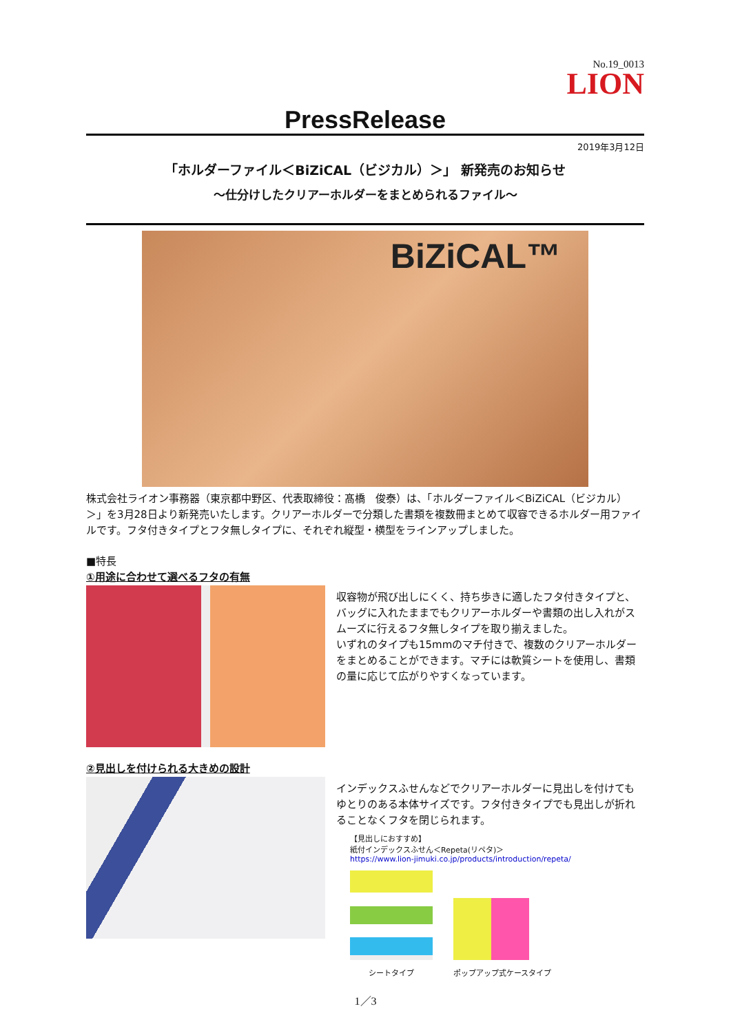No.19_0013
LION
PressRelease
2019年3月12日
「ホルダーファイル＜BiZiCAL（ビジカル）＞」 新発売のお知らせ
～仕分けしたクリアーホルダーをまとめられるファイル～
BiZiCAL™
株式会社ライオン事務器（東京都中野区、代表取締役：髙橋　俊泰）は、「ホルダーファイル＜BiZiCAL（ビジカル）＞」を3月28日より新発売いたします。クリアーホルダーで分類した書類を複数冊まとめて収容できるホルダー用ファイルです。フタ付きタイプとフタ無しタイプに、それぞれ縦型・横型をラインアップしました。
■特長
①用途に合わせて選べるフタの有無
収容物が飛び出しにくく、持ち歩きに適したフタ付きタイプと、バッグに入れたままでもクリアーホルダーや書類の出し入れがスムーズに行えるフタ無しタイプを取り揃えました。
いずれのタイプも15mmのマチ付きで、複数のクリアーホルダーをまとめることができます。マチには軟質シートを使用し、書類の量に応じて広がりやすくなっています。
②見出しを付けられる大きめの設計
インデックスふせんなどでクリアーホルダーに見出しを付けてもゆとりのある本体サイズです。フタ付きタイプでも見出しが折れることなくフタを閉じられます。
【見出しにおすすめ】
紙付インデックスふせん＜Repeta(リペタ)＞
https://www.lion-jimuki.co.jp/products/introduction/repeta/
シートタイプ ポップアップ式ケースタイプ
1／3